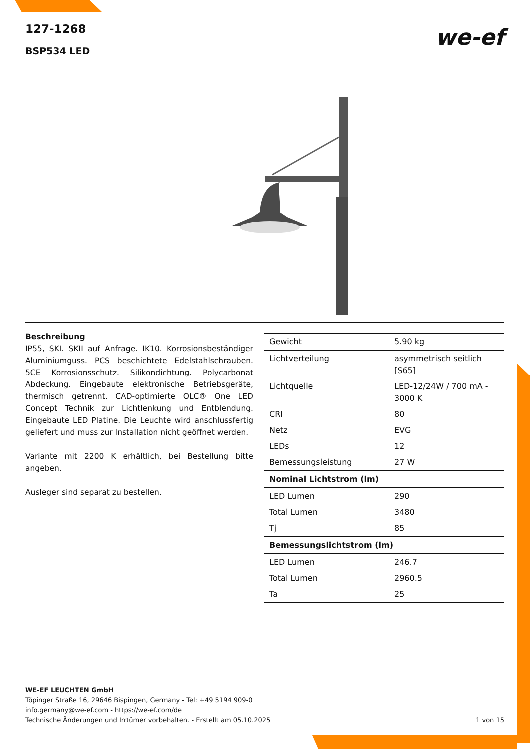127-1268
BSP534 LED
we-ef
Beschreibung
IP55, SKI. SKII auf Anfrage. IK10. Korrosionsbeständiger Aluminiumguss. PCS beschichtete Edelstahlschrauben. 5CE Korrosionsschutz. Silikondichtung. Polycarbonat Abdeckung. Eingebaute elektronische Betriebsgeräte, thermisch getrennt. CAD-optimierte OLC® One LED Concept Technik zur Lichtlenkung und Entblendung. Eingebaute LED Platine. Die Leuchte wird anschlussfertig geliefert und muss zur Installation nicht geöffnet werden.
Variante mit 2200 K erhältlich, bei Bestellung bitte angeben.
Ausleger sind separat zu bestellen.
| Gewicht | 5.90 kg |
| Lichtverteilung | asymmetrisch seitlich [S65] |
| Lichtquelle | LED-12/24W / 700 mA - 3000 K |
| CRI | 80 |
| Netz | EVG |
| LEDs | 12 |
| Bemessungsleistung | 27 W |
| Nominal Lichtstrom (lm) | |
| LED Lumen | 290 |
| Total Lumen | 3480 |
| Tj | 85 |
| Bemessungslichtstrom (lm) | |
| LED Lumen | 246.7 |
| Total Lumen | 2960.5 |
| Ta | 25 |
WE-EF LEUCHTEN GmbH
Töpinger Straße 16, 29646 Bispingen, Germany - Tel: +49 5194 909-0
info.germany@we-ef.com - https://we-ef.com/de
Technische Änderungen und Irrtümer vorbehalten. - Erstellt am 05.10.2025
1 von 15